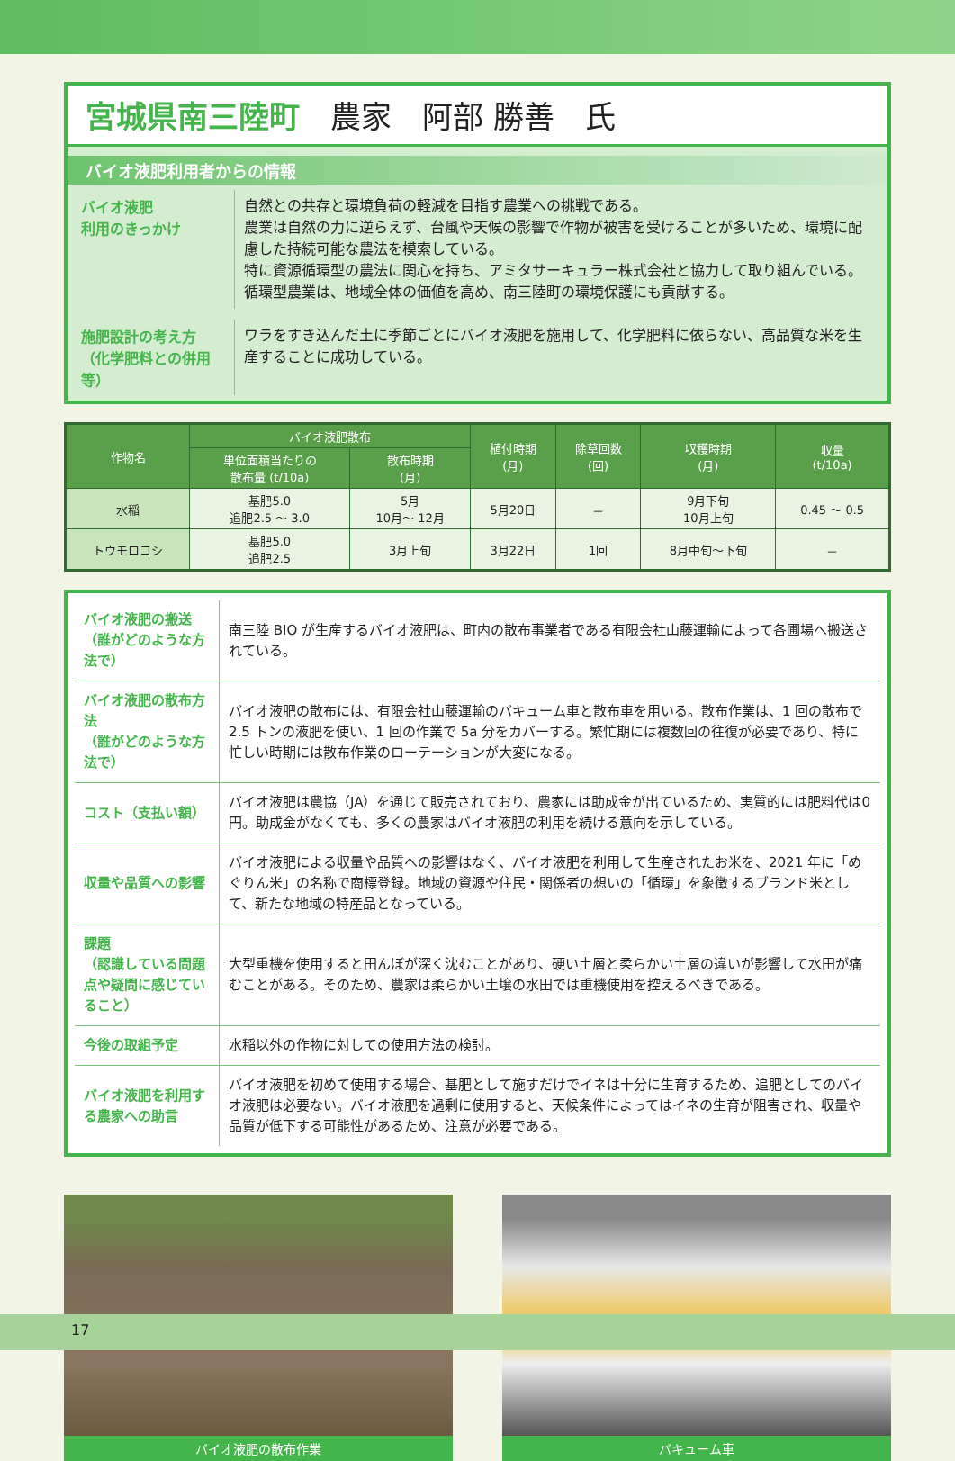宮城県南三陸町　農家　阿部 勝善　氏
バイオ液肥利用者からの情報
バイオ液肥
利用のきっかけ
自然との共存と環境負荷の軽減を目指す農業への挑戦である。
農業は自然の力に逆らえず、台風や天候の影響で作物が被害を受けることが多いため、環境に配慮した持続可能な農法を模索している。
特に資源循環型の農法に関心を持ち、アミタサーキュラー株式会社と協力して取り組んでいる。
循環型農業は、地域全体の価値を高め、南三陸町の環境保護にも貢献する。
施肥設計の考え方
（化学肥料との併用等）
ワラをすき込んだ土に季節ごとにバイオ液肥を施用して、化学肥料に依らない、高品質な米を生産することに成功している。
| 作物名 | バイオ液肥散布 | | 植付時期 (月) | 除草回数 (回) | 収穫時期 (月) | 収量 (t/10a) |
| --- | --- | --- | --- | --- | --- | --- |
| | 単位面積当たりの 散布量 (t/10a) | 散布時期 (月) | | | | |
| 水稲 | 基肥5.0 追肥2.5 ～ 3.0 | 5月 10月～ 12月 | 5月20日 | － | 9月下旬 10月上旬 | 0.45 ～ 0.5 |
| トウモロコシ | 基肥5.0 追肥2.5 | 3月上旬 | 3月22日 | 1回 | 8月中旬～下旬 | － |
| バイオ液肥の搬送 （誰がどのような方法で） | 南三陸 BIO が生産するバイオ液肥は、町内の散布事業者である有限会社山藤運輸によって各圃場へ搬送されている。 |
| バイオ液肥の散布方法 （誰がどのような方法で） | バイオ液肥の散布には、有限会社山藤運輸のバキューム車と散布車を用いる。散布作業は、1 回の散布で 2.5 トンの液肥を使い、1 回の作業で 5a 分をカバーする。繁忙期には複数回の往復が必要であり、特に忙しい時期には散布作業のローテーションが大変になる。 |
| コスト（支払い額） | バイオ液肥は農協（JA）を通じて販売されており、農家には助成金が出ているため、実質的には肥料代は0円。助成金がなくても、多くの農家はバイオ液肥の利用を続ける意向を示している。 |
| 収量や品質への影響 | バイオ液肥による収量や品質への影響はなく、バイオ液肥を利用して生産されたお米を、2021 年に「めぐりん米」の名称で商標登録。地域の資源や住民・関係者の想いの「循環」を象徴するブランド米として、新たな地域の特産品となっている。 |
| 課題 （認識している問題点や疑問に感じていること） | 大型重機を使用すると田んぼが深く沈むことがあり、硬い土層と柔らかい土層の違いが影響して水田が痛むことがある。そのため、農家は柔らかい土壌の水田では重機使用を控えるべきである。 |
| 今後の取組予定 | 水稲以外の作物に対しての使用方法の検討。 |
| バイオ液肥を利用する農家への助言 | バイオ液肥を初めて使用する場合、基肥として施すだけでイネは十分に生育するため、追肥としてのバイオ液肥は必要ない。バイオ液肥を過剰に使用すると、天候条件によってはイネの生育が阻害され、収量や品質が低下する可能性があるため、注意が必要である。 |
バイオ液肥の散布作業 バキューム車
17